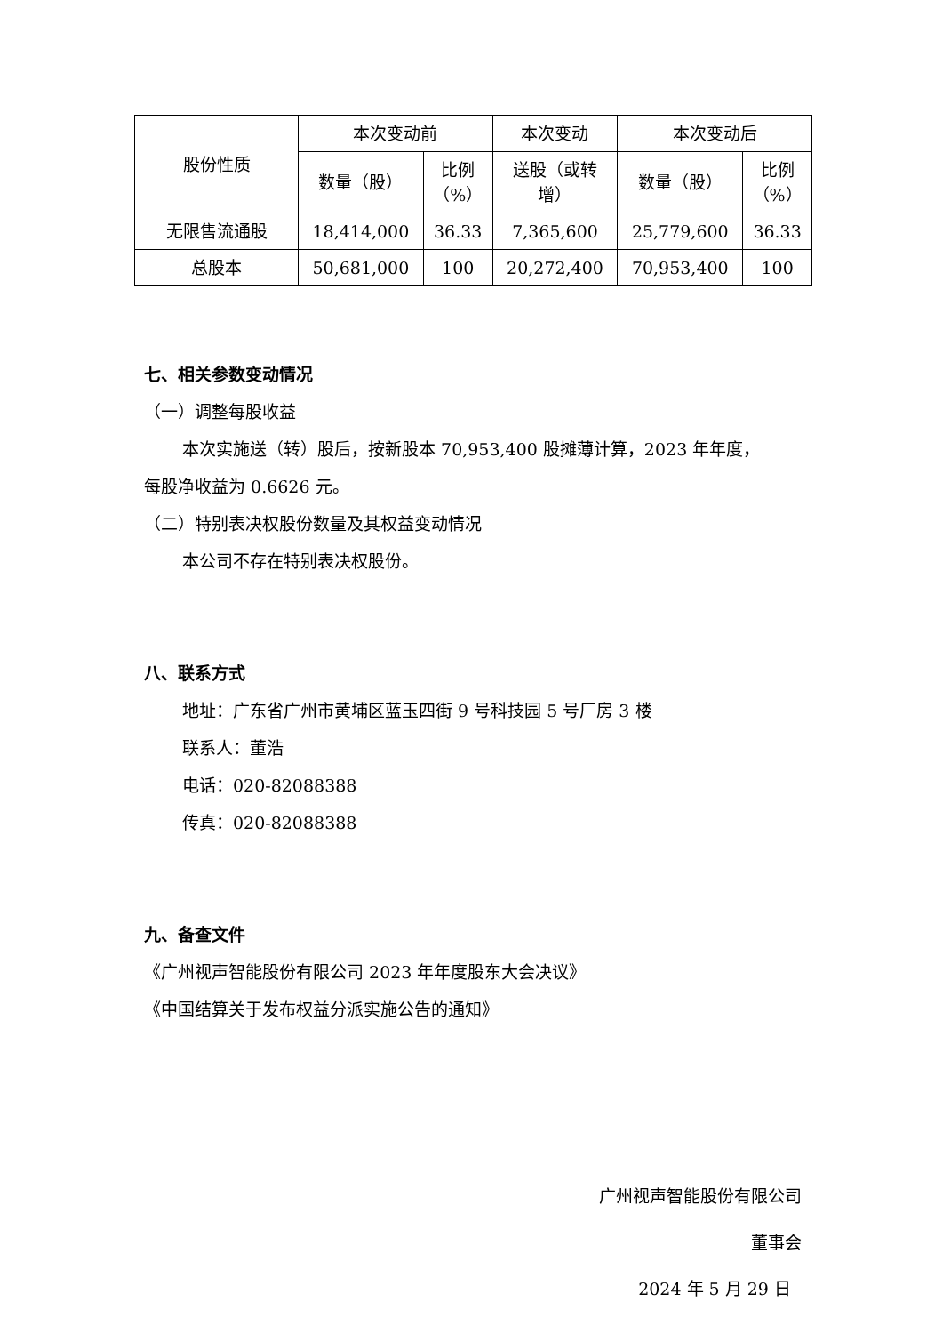| 股份性质 | 本次变动前 | | 本次变动 | 本次变动后 | |
| --- | --- | --- | --- | --- | --- |
| | 数量（股） | 比例 （%） | 送股（或转 增） | 数量（股） | 比例 （%） |
| 无限售流通股 | 18,414,000 | 36.33 | 7,365,600 | 25,779,600 | 36.33 |
| 总股本 | 50,681,000 | 100 | 20,272,400 | 70,953,400 | 100 |
七、相关参数变动情况
（一）调整每股收益
本次实施送（转）股后，按新股本 70,953,400 股摊薄计算，2023 年年度，
每股净收益为 0.6626 元。
（二）特别表决权股份数量及其权益变动情况
本公司不存在特别表决权股份。
八、联系方式
地址：广东省广州市黄埔区蓝玉四街 9 号科技园 5 号厂房 3 楼
联系人：董浩
电话：020-82088388
传真：020-82088388
九、备查文件
《广州视声智能股份有限公司 2023 年年度股东大会决议》
《中国结算关于发布权益分派实施公告的通知》
广州视声智能股份有限公司
董事会
2024 年 5 月 29 日